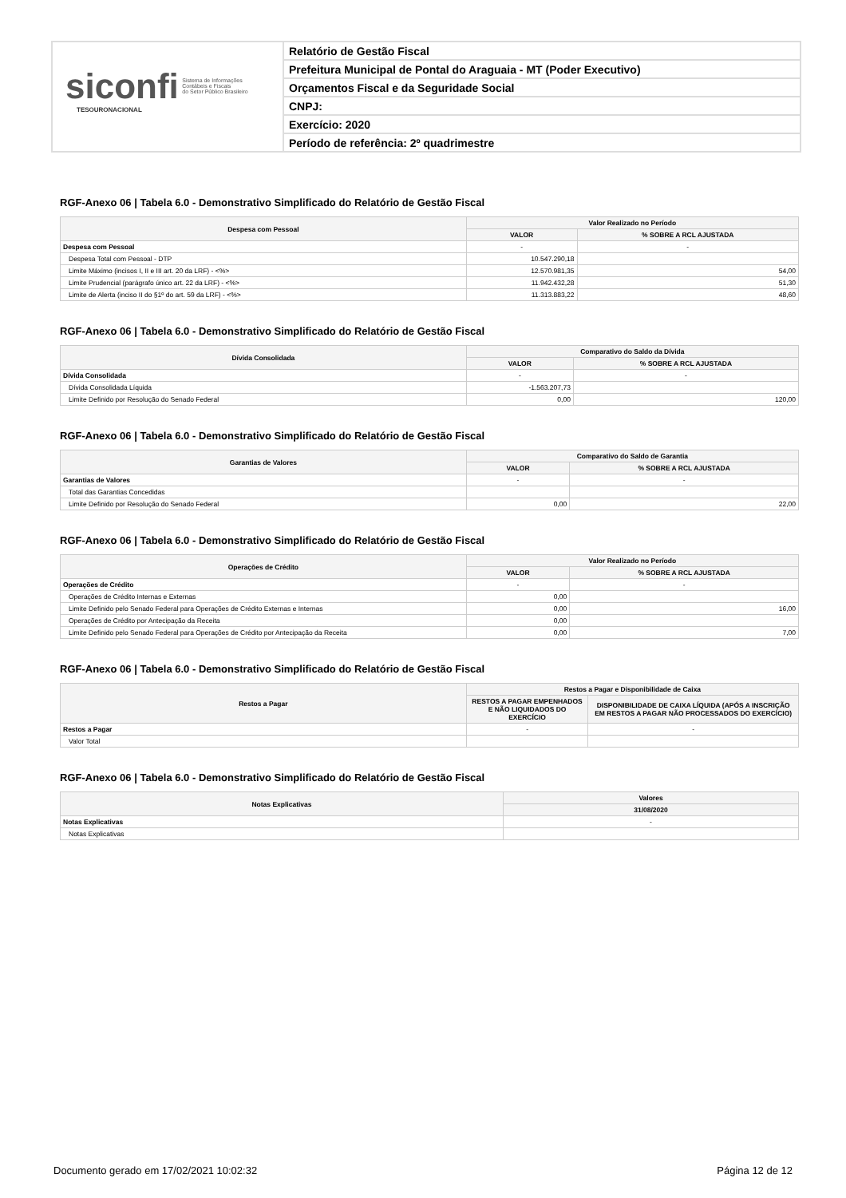siconfi Sistema de Informações
Contábeis e Fiscais
do Setor Público Brasileiro
TESOURONACIONAL
Relatório de Gestão Fiscal
Prefeitura Municipal de Pontal do Araguaia - MT (Poder Executivo)
Orçamentos Fiscal e da Seguridade Social
CNPJ:
Exercício: 2020
Período de referência: 2º quadrimestre
RGF-Anexo 06 | Tabela 6.0 - Demonstrativo Simplificado do Relatório de Gestão Fiscal
| Despesa com Pessoal | Valor Realizado no Período | |
| --- | --- | --- |
| | VALOR | % SOBRE A RCL AJUSTADA |
| Despesa com Pessoal | - | - |
| Despesa Total com Pessoal - DTP | 10.547.290,18 | |
| Limite Máximo (incisos I, II e III art. 20 da LRF) - <%> | 12.570.981,35 | 54,00 |
| Limite Prudencial (parágrafo único art. 22 da LRF) - <%> | 11.942.432,28 | 51,30 |
| Limite de Alerta (inciso II do §1º do art. 59 da LRF) - <%> | 11.313.883,22 | 48,60 |
RGF-Anexo 06 | Tabela 6.0 - Demonstrativo Simplificado do Relatório de Gestão Fiscal
| Dívida Consolidada | Comparativo do Saldo da Dívida | |
| --- | --- | --- |
| | VALOR | % SOBRE A RCL AJUSTADA |
| Dívida Consolidada | - | - |
| Dívida Consolidada Líquida | -1.563.207,73 | |
| Limite Definido por Resolução do Senado Federal | 0,00 | 120,00 |
RGF-Anexo 06 | Tabela 6.0 - Demonstrativo Simplificado do Relatório de Gestão Fiscal
| Garantias de Valores | Comparativo do Saldo de Garantia | |
| --- | --- | --- |
| | VALOR | % SOBRE A RCL AJUSTADA |
| Garantias de Valores | - | - |
| Total das Garantias Concedidas | | |
| Limite Definido por Resolução do Senado Federal | 0,00 | 22,00 |
RGF-Anexo 06 | Tabela 6.0 - Demonstrativo Simplificado do Relatório de Gestão Fiscal
| Operações de Crédito | Valor Realizado no Período | |
| --- | --- | --- |
| | VALOR | % SOBRE A RCL AJUSTADA |
| Operações de Crédito | - | - |
| Operações de Crédito Internas e Externas | 0,00 | |
| Limite Definido pelo Senado Federal para Operações de Crédito Externas e Internas | 0,00 | 16,00 |
| Operações de Crédito por Antecipação da Receita | 0,00 | |
| Limite Definido pelo Senado Federal para Operações de Crédito por Antecipação da Receita | 0,00 | 7,00 |
RGF-Anexo 06 | Tabela 6.0 - Demonstrativo Simplificado do Relatório de Gestão Fiscal
| Restos a Pagar | Restos a Pagar e Disponibilidade de Caixa | |
| --- | --- | --- |
| | RESTOS A PAGAR EMPENHADOS E NÃO LIQUIDADOS DO EXERCÍCIO | DISPONIBILIDADE DE CAIXA LÍQUIDA (APÓS A INSCRIÇÃO EM RESTOS A PAGAR NÃO PROCESSADOS DO EXERCÍCIO) |
| Restos a Pagar | - | - |
| Valor Total | | |
RGF-Anexo 06 | Tabela 6.0 - Demonstrativo Simplificado do Relatório de Gestão Fiscal
| Notas Explicativas | Valores |
| --- | --- |
| | 31/08/2020 |
| Notas Explicativas | - |
| Notas Explicativas | |
Documento gerado em 17/02/2021 10:02:32 Página 12 de 12